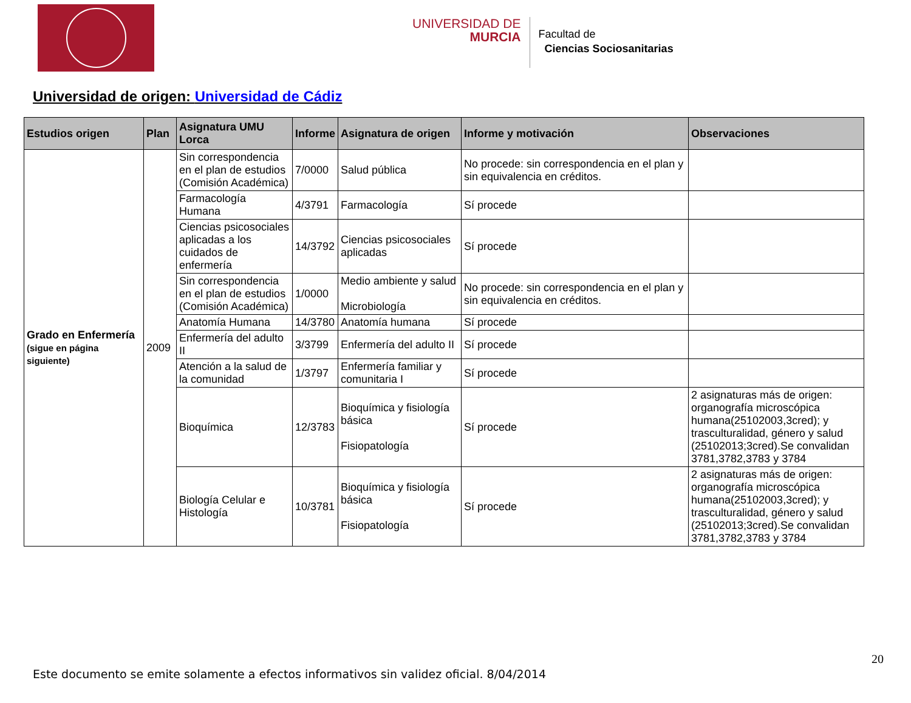UNIVERSIDAD DE
MURCIA
Facultad de
Ciencias Sociosanitarias
Universidad de origen: Universidad de Cádiz
| Estudios origen | Plan | Asignatura UMU Lorca | Informe | Asignatura de origen | Informe y motivación | Observaciones |
| --- | --- | --- | --- | --- | --- | --- |
| Grado en Enfermería (sigue en página siguiente) | 2009 | Sin correspondencia en el plan de estudios (Comisión Académica) | 7/0000 | Salud pública | No procede: sin correspondencia en el plan y sin equivalencia en créditos. | |
| | | Farmacología Humana | 4/3791 | Farmacología | Sí procede | |
| | | Ciencias psicosociales aplicadas a los cuidados de enfermería | 14/3792 | Ciencias psicosociales aplicadas | Sí procede | |
| | | Sin correspondencia en el plan de estudios (Comisión Académica) | 1/0000 | Medio ambiente y salud Microbiología | No procede: sin correspondencia en el plan y sin equivalencia en créditos. | |
| | | Anatomía Humana | 14/3780 | Anatomía humana | Sí procede | |
| | | Enfermería del adulto II | 3/3799 | Enfermería del adulto II | Sí procede | |
| | | Atención a la salud de la comunidad | 1/3797 | Enfermería familiar y comunitaria I | Sí procede | |
| | | Bioquímica | 12/3783 | Bioquímica y fisiología básica Fisiopatología | Sí procede | 2 asignaturas más de origen: organografía microscópica humana(25102003,3cred); y trasculturalidad, género y salud (25102013;3cred).Se convalidan 3781,3782,3783 y 3784 |
| | | Biología Celular e Histología | 10/3781 | Bioquímica y fisiología básica Fisiopatología | Sí procede | 2 asignaturas más de origen: organografía microscópica humana(25102003,3cred); y trasculturalidad, género y salud (25102013;3cred).Se convalidan 3781,3782,3783 y 3784 |
20
Este documento se emite solamente a efectos informativos sin validez oficial. 8/04/2014